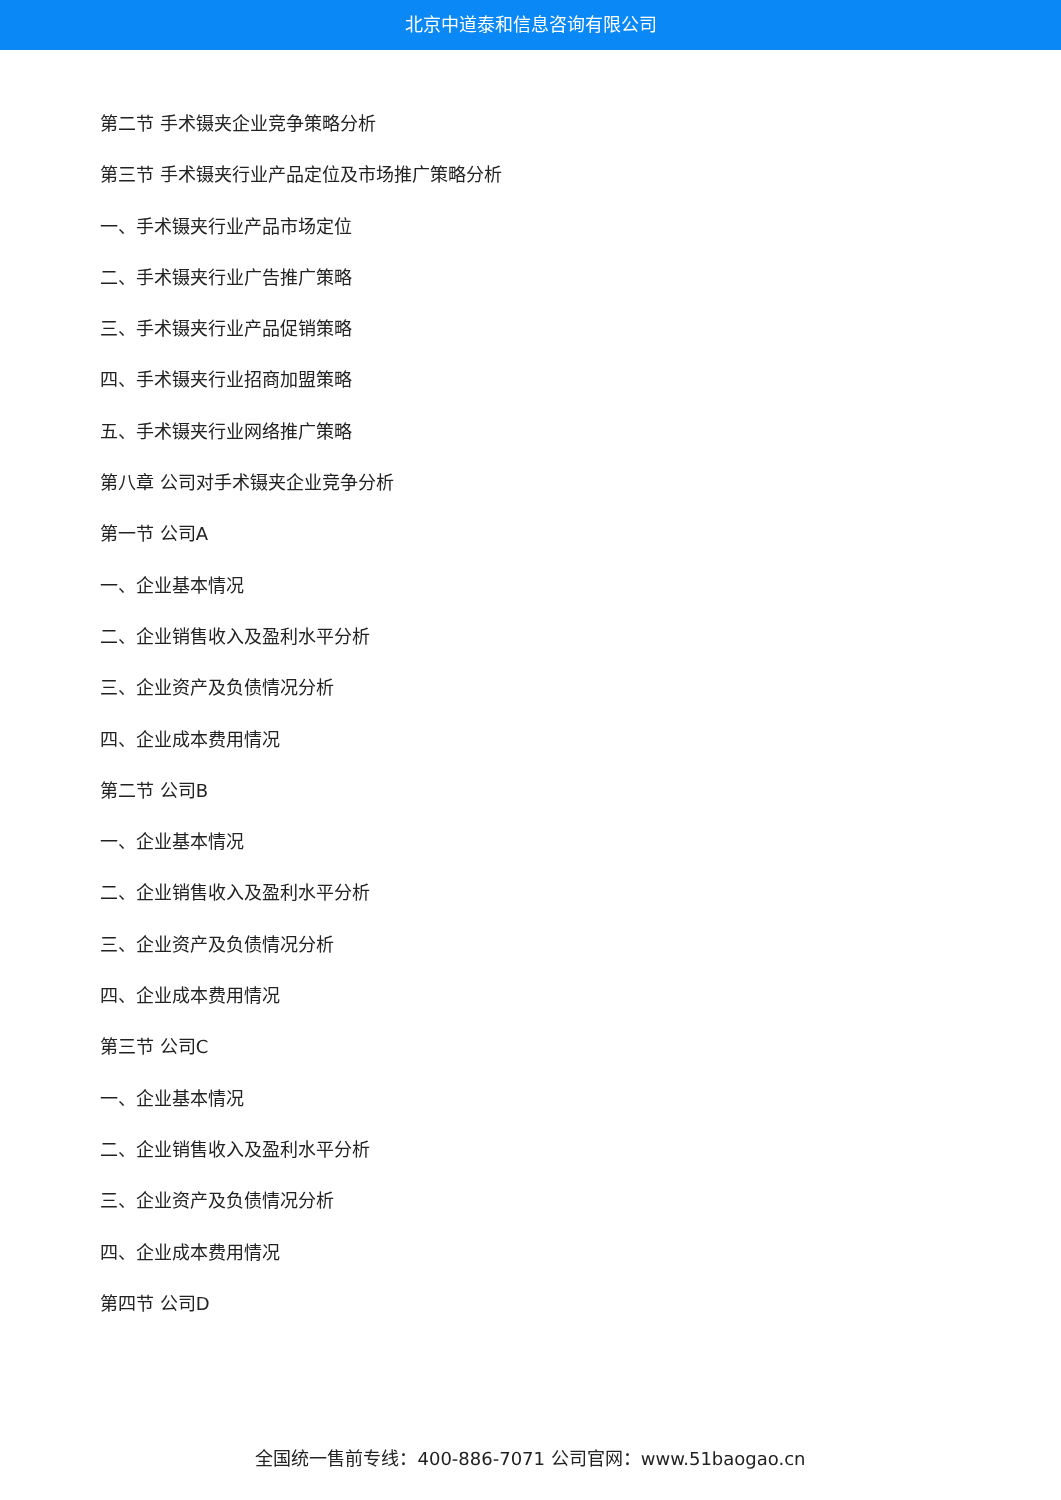北京中道泰和信息咨询有限公司
第二节 手术镊夹企业竞争策略分析
第三节 手术镊夹行业产品定位及市场推广策略分析
一、手术镊夹行业产品市场定位
二、手术镊夹行业广告推广策略
三、手术镊夹行业产品促销策略
四、手术镊夹行业招商加盟策略
五、手术镊夹行业网络推广策略
第八章 公司对手术镊夹企业竞争分析
第一节 公司A
一、企业基本情况
二、企业销售收入及盈利水平分析
三、企业资产及负债情况分析
四、企业成本费用情况
第二节 公司B
一、企业基本情况
二、企业销售收入及盈利水平分析
三、企业资产及负债情况分析
四、企业成本费用情况
第三节 公司C
一、企业基本情况
二、企业销售收入及盈利水平分析
三、企业资产及负债情况分析
四、企业成本费用情况
第四节 公司D
全国统一售前专线：400-886-7071 公司官网：www.51baogao.cn